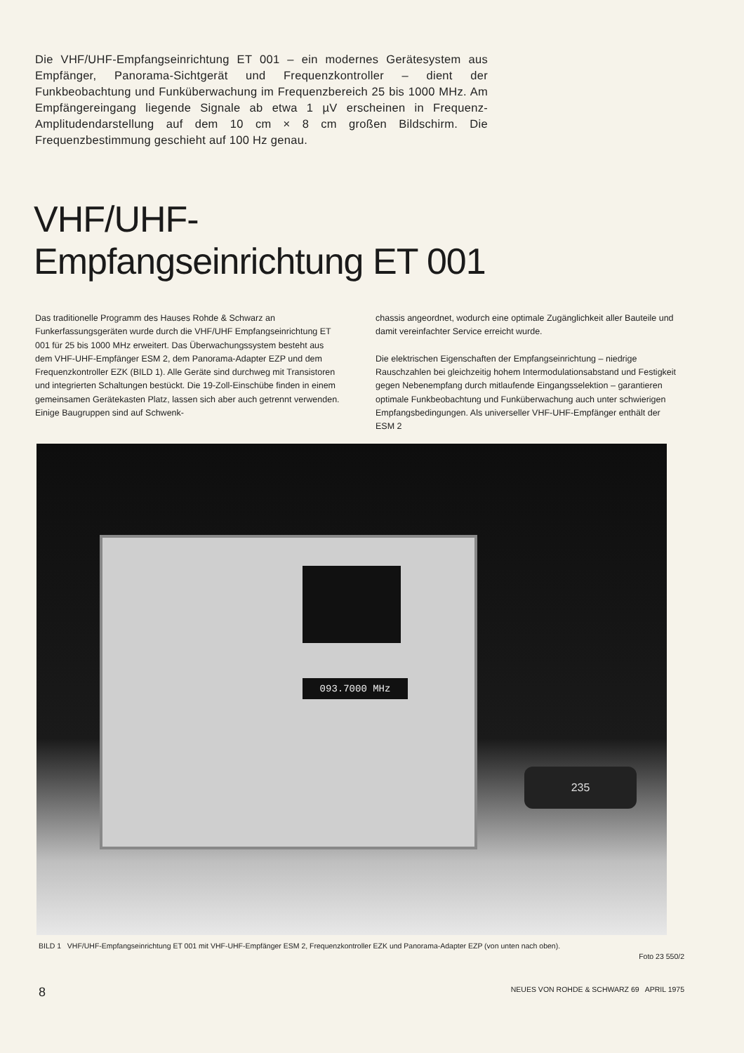Die VHF/UHF-Empfangseinrichtung ET 001 – ein modernes Gerätesystem aus Empfänger, Panorama-Sichtgerät und Frequenzkontroller – dient der Funkbeobachtung und Funküberwachung im Frequenzbereich 25 bis 1000 MHz. Am Empfängereingang liegende Signale ab etwa 1 µV erscheinen in Frequenz-Amplitudendarstellung auf dem 10 cm × 8 cm großen Bildschirm. Die Frequenzbestimmung geschieht auf 100 Hz genau.
VHF/UHF-
Empfangseinrichtung ET 001
Das traditionelle Programm des Hauses Rohde & Schwarz an Funkerfassungsgeräten wurde durch die VHF/UHF Empfangseinrichtung ET 001 für 25 bis 1000 MHz erweitert. Das Überwachungssystem besteht aus dem VHF-UHF-Empfänger ESM 2, dem Panorama-Adapter EZP und dem Frequenzkontroller EZK (BILD 1). Alle Geräte sind durchweg mit Transistoren und integrierten Schaltungen bestückt. Die 19-Zoll-Einschübe finden in einem gemeinsamen Gerätekasten Platz, lassen sich aber auch getrennt verwenden. Einige Baugruppen sind auf Schwenk-
chassis angeordnet, wodurch eine optimale Zugänglichkeit aller Bauteile und damit vereinfachter Service erreicht wurde.
Die elektrischen Eigenschaften der Empfangseinrichtung – niedrige Rauschzahlen bei gleichzeitig hohem Intermodulationsabstand und Festigkeit gegen Nebenempfang durch mitlaufende Eingangsselektion – garantieren optimale Funkbeobachtung und Funküberwachung auch unter schwierigen Empfangsbedingungen. Als universeller VHF-UHF-Empfänger enthält der ESM 2
093.7000 MHz
235
BILD 1 VHF/UHF-Empfangseinrichtung ET 001 mit VHF-UHF-Empfänger ESM 2, Frequenzkontroller EZK und Panorama-Adapter EZP (von unten nach oben).
Foto 23 550/2
8 NEUES VON ROHDE & SCHWARZ 69 APRIL 1975